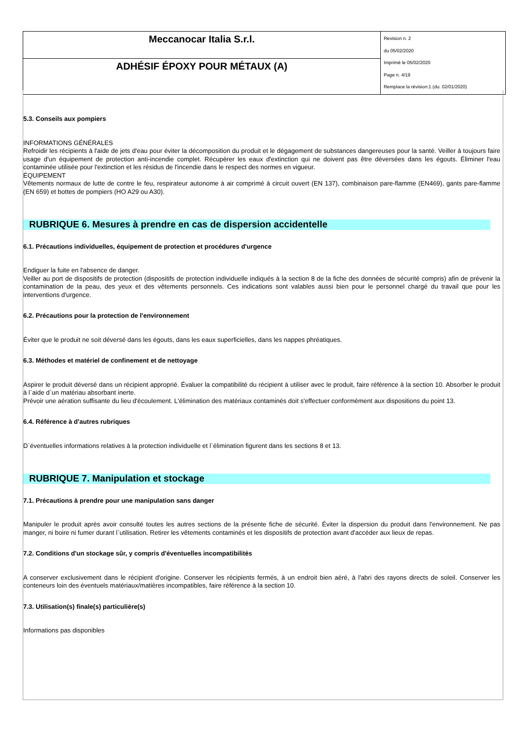| Meccanocar Italia S.r.l. | Revision n. 2 du 05/02/2020 Imprimè le 05/02/2020 Page n. 4/19 Remplace la révision:1 (du: 02/01/2020) |
| ADHÉSIF ÉPOXY POUR MÉTAUX (A) | |
5.3. Conseils aux pompiers
INFORMATIONS GÉNÉRALES
Refroidir les récipients à l'aide de jets d'eau pour éviter la décomposition du produit et le dégagement de substances dangereuses pour la santé. Veiller à toujours faire usage d'un équipement de protection anti-incendie complet. Récupérer les eaux d'extinction qui ne doivent pas être déversées dans les égouts. Éliminer l'eau contaminée utilisée pour l'extinction et les résidus de l'incendie dans le respect des normes en vigueur.
ÉQUIPEMENT
Vêtements normaux de lutte de contre le feu, respirateur autonome à air comprimé à circuit ouvert (EN 137), combinaison pare-flamme (EN469), gants pare-flamme (EN 659) et bottes de pompiers (HO A29 ou A30).
RUBRIQUE 6. Mesures à prendre en cas de dispersion accidentelle
6.1. Précautions individuelles, équipement de protection et procédures d'urgence
Endiguer la fuite en l'absence de danger.
Veiller au port de dispositifs de protection (dispositifs de protection individuelle indiqués à la section 8 de la fiche des données de sécurité compris) afin de prévenir la contamination de la peau, des yeux et des vêtements personnels. Ces indications sont valables aussi bien pour le personnel chargé du travail que pour les interventions d'urgence.
6.2. Précautions pour la protection de l'environnement
Éviter que le produit ne soit déversé dans les égouts, dans les eaux superficielles, dans les nappes phréatiques.
6.3. Méthodes et matériel de confinement et de nettoyage
Aspirer le produit déversé dans un récipient approprié. Évaluer la compatibilité du récipient à utiliser avec le produit, faire référence à la section 10. Absorber le produit à l`aide d`un matériau absorbant inerte.
Prévoir une aération suffisante du lieu d'écoulement. L'élimination des matériaux contaminés doit s'effectuer conformément aux dispositions du point 13.
6.4. Référence à d'autres rubriques
D`éventuelles informations relatives à la protection individuelle et l`élimination figurent dans les sections 8 et 13.
RUBRIQUE 7. Manipulation et stockage
7.1. Précautions à prendre pour une manipulation sans danger
Manipuler le produit après avoir consulté toutes les autres sections de la présente fiche de sécurité. Éviter la dispersion du produit dans l'environnement. Ne pas manger, ni boire ni fumer durant l`utilisation. Retirer les vêtements contaminés et les dispositifs de protection avant d'accéder aux lieux de repas.
7.2. Conditions d'un stockage sûr, y compris d'éventuelles incompatibilités
A conserver exclusivement dans le récipient d'origine. Conserver les récipients fermés, à un endroit bien aéré, à l'abri des rayons directs de soleil. Conserver les conteneurs loin des éventuels matériaux/matières incompatibles, faire référence à la section 10.
7.3. Utilisation(s) finale(s) particulière(s)
Informations pas disponibles